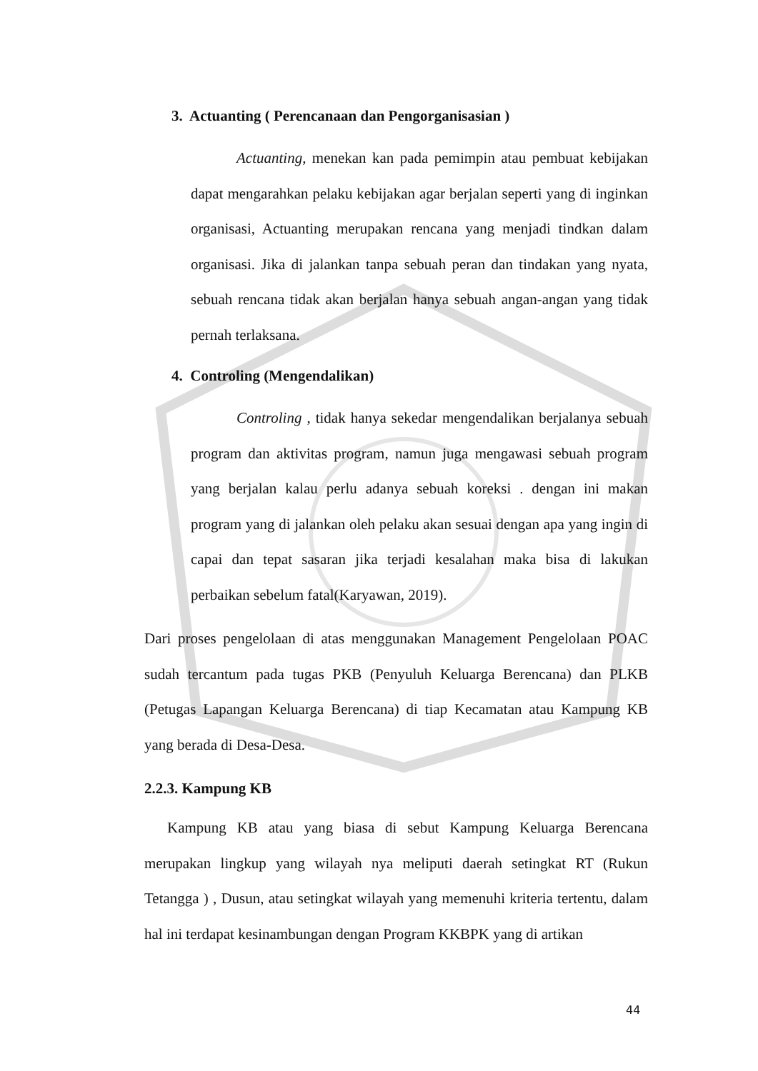3. Actuanting ( Perencanaan dan Pengorganisasian )
Actuanting, menekan kan pada pemimpin atau pembuat kebijakan dapat mengarahkan pelaku kebijakan agar berjalan seperti yang di inginkan organisasi, Actuanting merupakan rencana yang menjadi tindkan dalam organisasi. Jika di jalankan tanpa sebuah peran dan tindakan yang nyata, sebuah rencana tidak akan berjalan hanya sebuah angan-angan yang tidak pernah terlaksana.
4. Controling (Mengendalikan)
Controling , tidak hanya sekedar mengendalikan berjalanya sebuah program dan aktivitas program, namun juga mengawasi sebuah program yang berjalan kalau perlu adanya sebuah koreksi . dengan ini makan program yang di jalankan oleh pelaku akan sesuai dengan apa yang ingin di capai dan tepat sasaran jika terjadi kesalahan maka bisa di lakukan perbaikan sebelum fatal(Karyawan, 2019).
Dari proses pengelolaan di atas menggunakan Management Pengelolaan POAC sudah tercantum pada tugas PKB (Penyuluh Keluarga Berencana) dan PLKB (Petugas Lapangan Keluarga Berencana) di tiap Kecamatan atau Kampung KB yang berada di Desa-Desa.
2.2.3. Kampung KB
Kampung KB atau yang biasa di sebut Kampung Keluarga Berencana merupakan lingkup yang wilayah nya meliputi daerah setingkat RT (Rukun Tetangga ) , Dusun, atau setingkat wilayah yang memenuhi kriteria tertentu, dalam hal ini terdapat kesinambungan dengan Program KKBPK yang di artikan
44